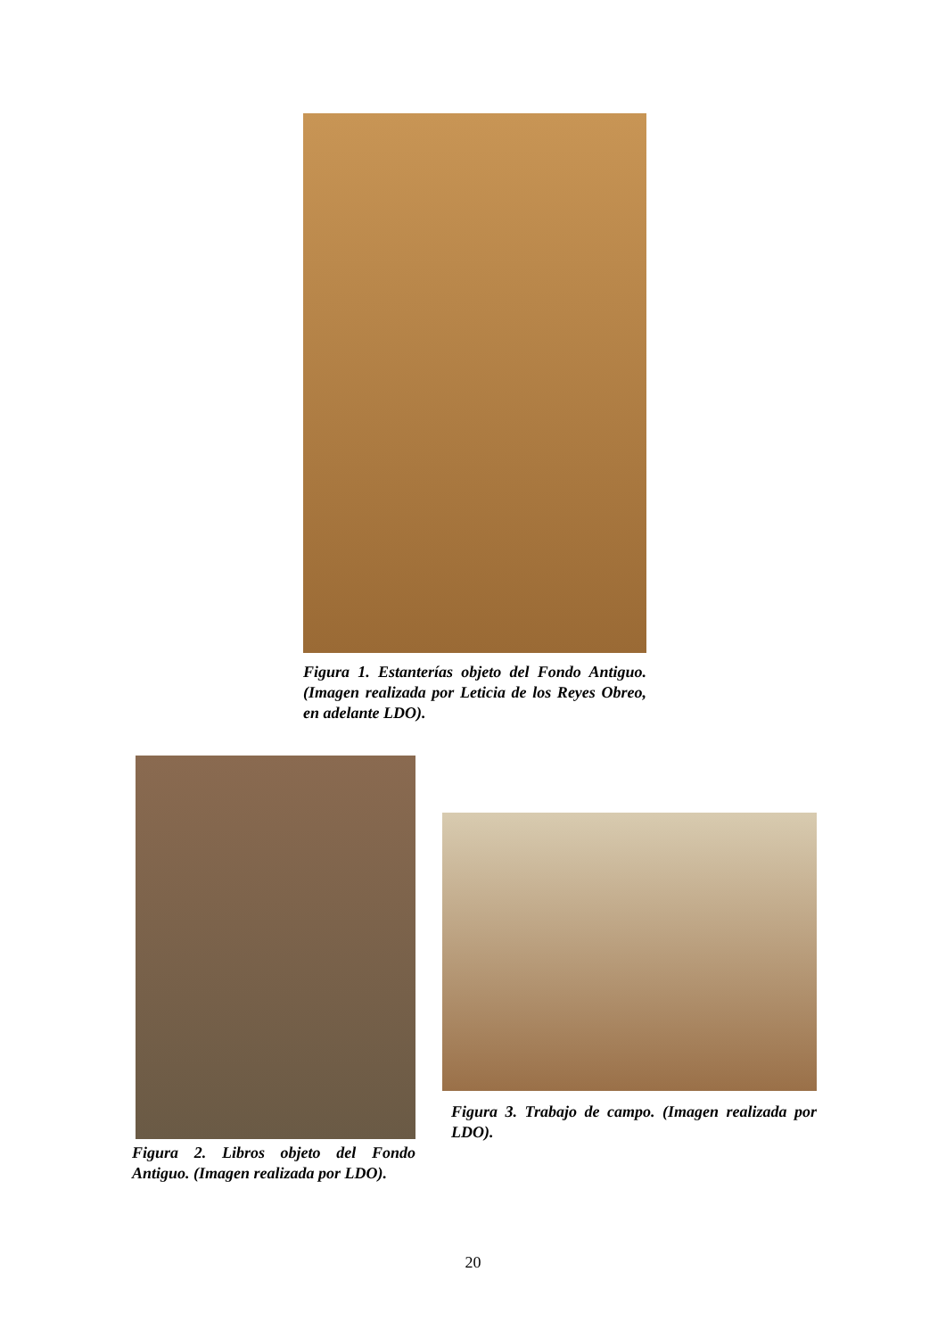Figura 1. Estanterías objeto del Fondo Antiguo. (Imagen realizada por Leticia de los Reyes Obreo, en adelante LDO).
Figura 2. Libros objeto del Fondo Antiguo. (Imagen realizada por LDO).
Figura 3. Trabajo de campo. (Imagen realizada por LDO).
20